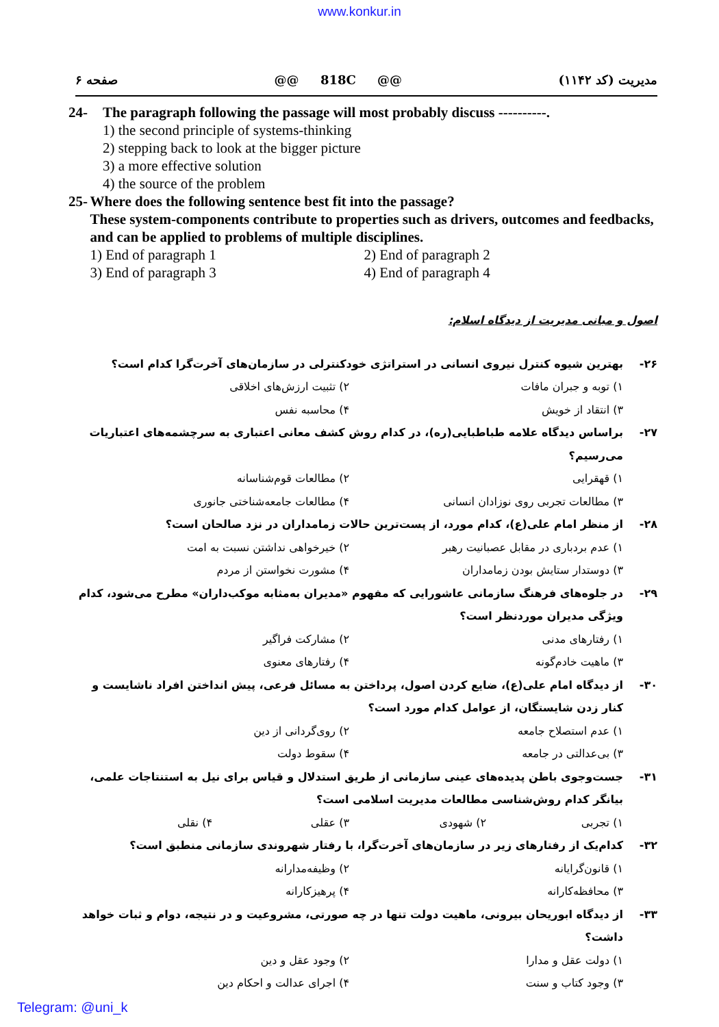www.konkur.in
صفحه ۶ @@ 818C @@ مدیریت (کد ۱۱۴۲)
24- The paragraph following the passage will most probably discuss ----------.
1) the second principle of systems-thinking
2) stepping back to look at the bigger picture
3) a more effective solution
4) the source of the problem
25- Where does the following sentence best fit into the passage?
These system-components contribute to properties such as drivers, outcomes and feedbacks, and can be applied to problems of multiple disciplines.
1) End of paragraph 1 2) End of paragraph 2 3) End of paragraph 3 4) End of paragraph 4
اصول و مبانی مدیریت از دیدگاه اسلام:
۲۶- بهترین شیوه کنترل نیروی انسانی در استراتژی خودکنترلی در سازمان‌های آخرت‌گرا کدام است؟
۱) توبه و جبران مافات ۲) تثبیت ارزش‌های اخلاقی ۳) انتقاد از خویش ۴) محاسبه نفس
۲۷- براساس دیدگاه علامه طباطبایی(ره)، در کدام روش کشف معانی اعتباری به سرچشمه‌های اعتباریات می‌رسیم؟
۱) قهقرایی ۲) مطالعات قوم‌شناسانه ۳) مطالعات تجربی روی نوزادان انسانی ۴) مطالعات جامعه‌شناختی جانوری
۲۸- از منظر امام علی(ع)، کدام مورد، از پست‌ترین حالات زمامداران در نزد صالحان است؟
۱) عدم بردباری در مقابل عصبانیت رهبر ۲) خیرخواهی نداشتن نسبت به امت ۳) دوستدار ستایش بودن زمامداران ۴) مشورت نخواستن از مردم
۲۹- در جلوه‌های فرهنگ سازمانی عاشورایی که مفهوم «مدیران به‌مثابه موکب‌داران» مطرح می‌شود، کدام ویژگی مدیران موردنظر است؟
۱) رفتارهای مدنی ۲) مشارکت فراگیر ۳) ماهیت خادم‌گونه ۴) رفتارهای معنوی
۳۰- از دیدگاه امام علی(ع)، ضایع کردن اصول، پرداختن به مسائل فرعی، پیش انداختن افراد ناشایست و کنار زدن شایستگان، از عوامل کدام مورد است؟
۱) عدم استصلاح جامعه ۲) روی‌گردانی از دین ۳) بی‌عدالتی در جامعه ۴) سقوط دولت
۳۱- جست‌وجوی باطن پدیده‌های عینی سازمانی از طریق استدلال و قیاس برای نیل به استنتاجات علمی، بیانگر کدام روش‌شناسی مطالعات مدیریت اسلامی است؟
۱) تجربی ۲) شهودی ۳) عقلی ۴) نقلی
۳۲- کدام‌یک از رفتارهای زیر در سازمان‌های آخرت‌گرا، با رفتار شهروندی سازمانی منطبق است؟
۱) قانون‌گرایانه ۲) وظیفه‌مدارانه ۳) محافظه‌کارانه ۴) پرهیزکارانه
۳۳- از دیدگاه ابوریحان بیرونی، ماهیت دولت تنها در چه صورتی، مشروعیت و در نتیجه، دوام و ثبات خواهد داشت؟
۱) دولت عقل و مدارا ۲) وجود عقل و دین ۳) وجود کتاب و سنت ۴) اجرای عدالت و احکام دین
Telegram: @uni_k